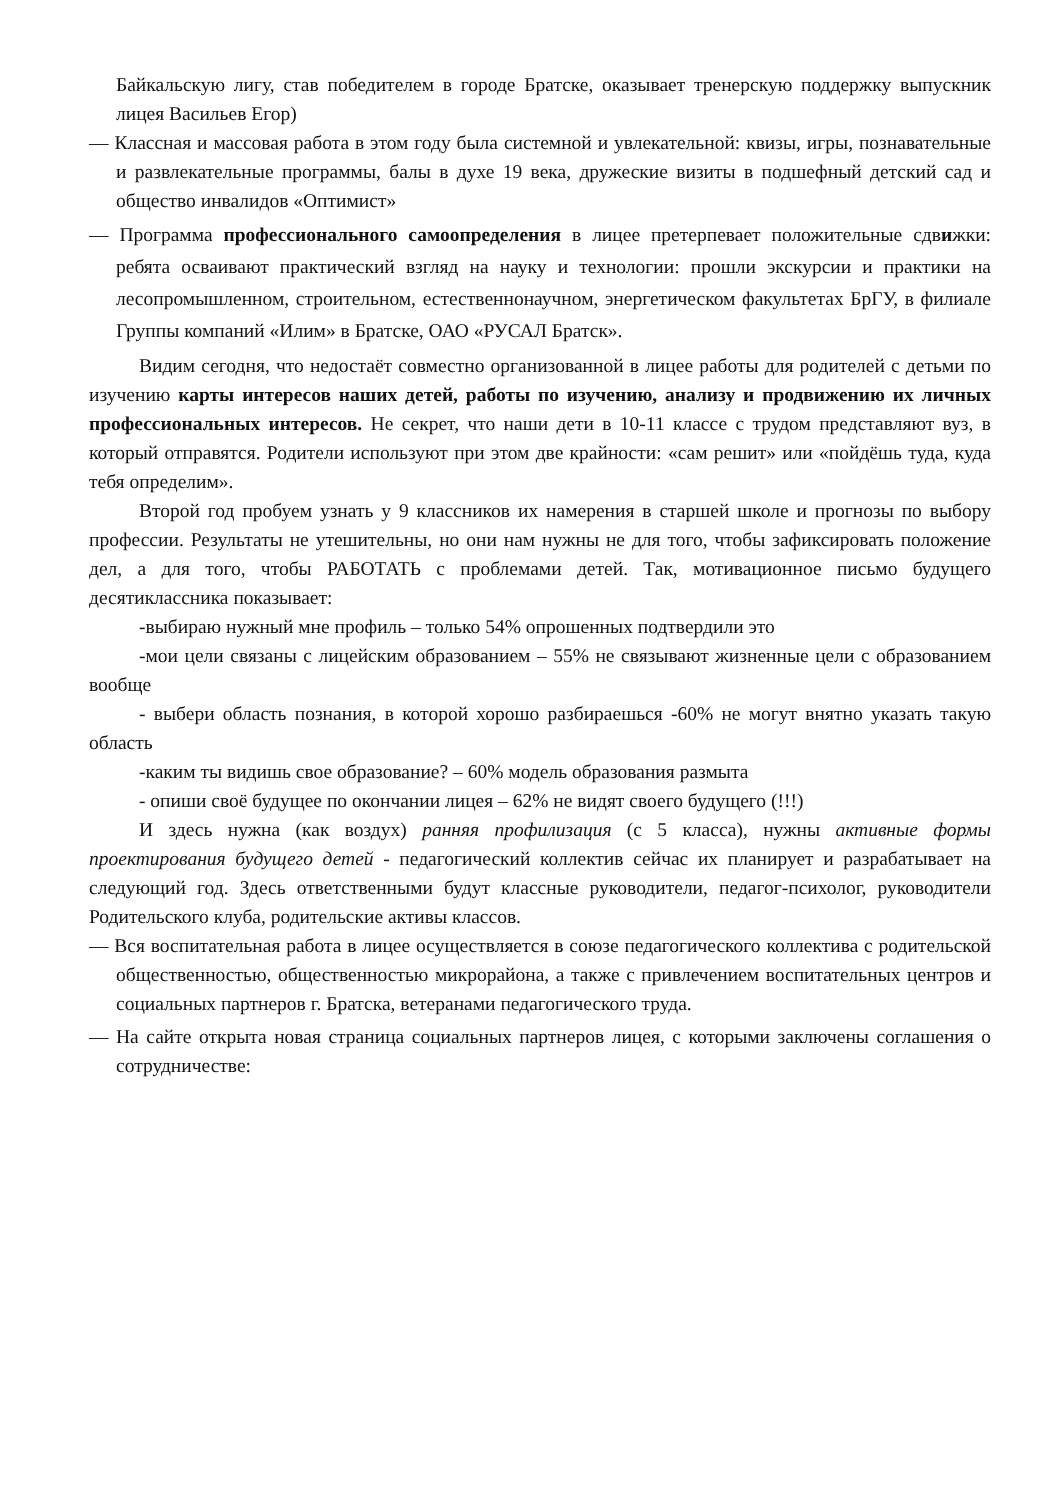Байкальскую лигу, став победителем в городе Братске, оказывает тренерскую поддержку выпускник лицея Васильев Егор)
— Классная и массовая работа в этом году была системной и увлекательной: квизы, игры, познавательные и развлекательные программы, балы в духе 19 века, дружеские визиты в подшефный детский сад и общество инвалидов «Оптимист»
— Программа профессионального самоопределения в лицее претерпевает положительные сдвижки: ребята осваивают практический взгляд на науку и технологии: прошли экскурсии и практики на лесопромышленном, строительном, естественнонаучном, энергетическом факультетах БрГУ, в филиале Группы компаний «Илим» в Братске, ОАО «РУСАЛ Братск».
Видим сегодня, что недостаёт совместно организованной в лицее работы для родителей с детьми по изучению карты интересов наших детей, работы по изучению, анализу и продвижению их личных профессиональных интересов. Не секрет, что наши дети в 10-11 классе с трудом представляют вуз, в который отправятся. Родители используют при этом две крайности: «сам решит» или «пойдёшь туда, куда тебя определим».
Второй год пробуем узнать у 9 классников их намерения в старшей школе и прогнозы по выбору профессии. Результаты не утешительны, но они нам нужны не для того, чтобы зафиксировать положение дел, а для того, чтобы РАБОТАТЬ с проблемами детей. Так, мотивационное письмо будущего десятиклассника показывает:
-выбираю нужный мне профиль – только 54% опрошенных подтвердили это
-мои цели связаны с лицейским образованием – 55% не связывают жизненные цели с образованием вообще
- выбери область познания, в которой хорошо разбираешься -60% не могут внятно указать такую область
-каким ты видишь свое образование? – 60% модель образования размыта
- опиши своё будущее по окончании лицея – 62% не видят своего будущего (!!!)
И здесь нужна (как воздух) ранняя профилизация (с 5 класса), нужны активные формы проектирования будущего детей - педагогический коллектив сейчас их планирует и разрабатывает на следующий год. Здесь ответственными будут классные руководители, педагог-психолог, руководители Родительского клуба, родительские активы классов.
— Вся воспитательная работа в лицее осуществляется в союзе педагогического коллектива с родительской общественностью, общественностью микрорайона, а также с привлечением воспитательных центров и социальных партнеров г. Братска, ветеранами педагогического труда.
— На сайте открыта новая страница социальных партнеров лицея, с которыми заключены соглашения о сотрудничестве: